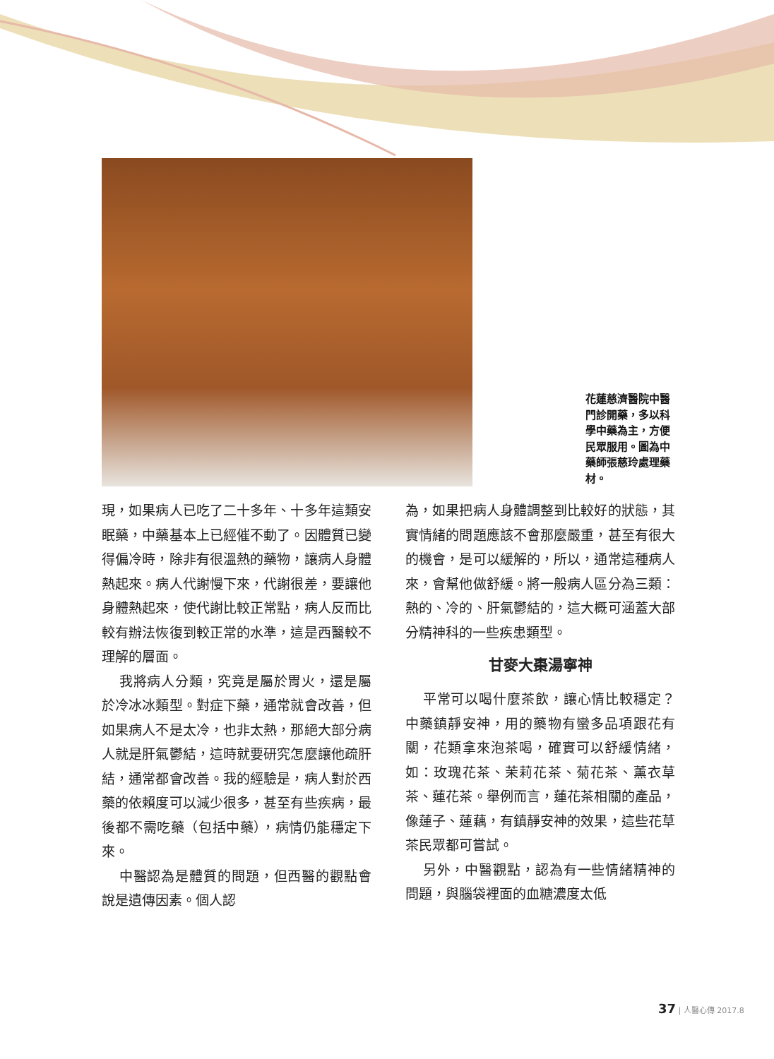花蓮慈濟醫院中醫門診開藥，多以科學中藥為主，方便民眾服用。圖為中藥師張慈玲處理藥材。
現，如果病人已吃了二十多年、十多年這類安眠藥，中藥基本上已經催不動了。因體質已變得偏冷時，除非有很溫熱的藥物，讓病人身體熱起來。病人代謝慢下來，代謝很差，要讓他身體熱起來，使代謝比較正常點，病人反而比較有辦法恢復到較正常的水準，這是西醫較不理解的層面。
我將病人分類，究竟是屬於胃火，還是屬於冷冰冰類型。對症下藥，通常就會改善，但如果病人不是太冷，也非太熱，那絕大部分病人就是肝氣鬱結，這時就要研究怎麼讓他疏肝結，通常都會改善。我的經驗是，病人對於西藥的依賴度可以減少很多，甚至有些疾病，最後都不需吃藥（包括中藥），病情仍能穩定下來。
中醫認為是體質的問題，但西醫的觀點會說是遺傳因素。個人認
為，如果把病人身體調整到比較好的狀態，其實情緒的問題應該不會那麼嚴重，甚至有很大的機會，是可以緩解的，所以，通常這種病人來，會幫他做舒緩。將一般病人區分為三類：熱的、冷的、肝氣鬱結的，這大概可涵蓋大部分精神科的一些疾患類型。
甘麥大棗湯寧神
平常可以喝什麼茶飲，讓心情比較穩定？中藥鎮靜安神，用的藥物有蠻多品項跟花有關，花類拿來泡茶喝，確實可以舒緩情緒，如：玫瑰花茶、茉莉花茶、菊花茶、薰衣草茶、蓮花茶。舉例而言，蓮花茶相關的產品，像蓮子、蓮藕，有鎮靜安神的效果，這些花草茶民眾都可嘗試。
另外，中醫觀點，認為有一些情緒精神的問題，與腦袋裡面的血糖濃度太低
37 | 人醫心傳 2017.8